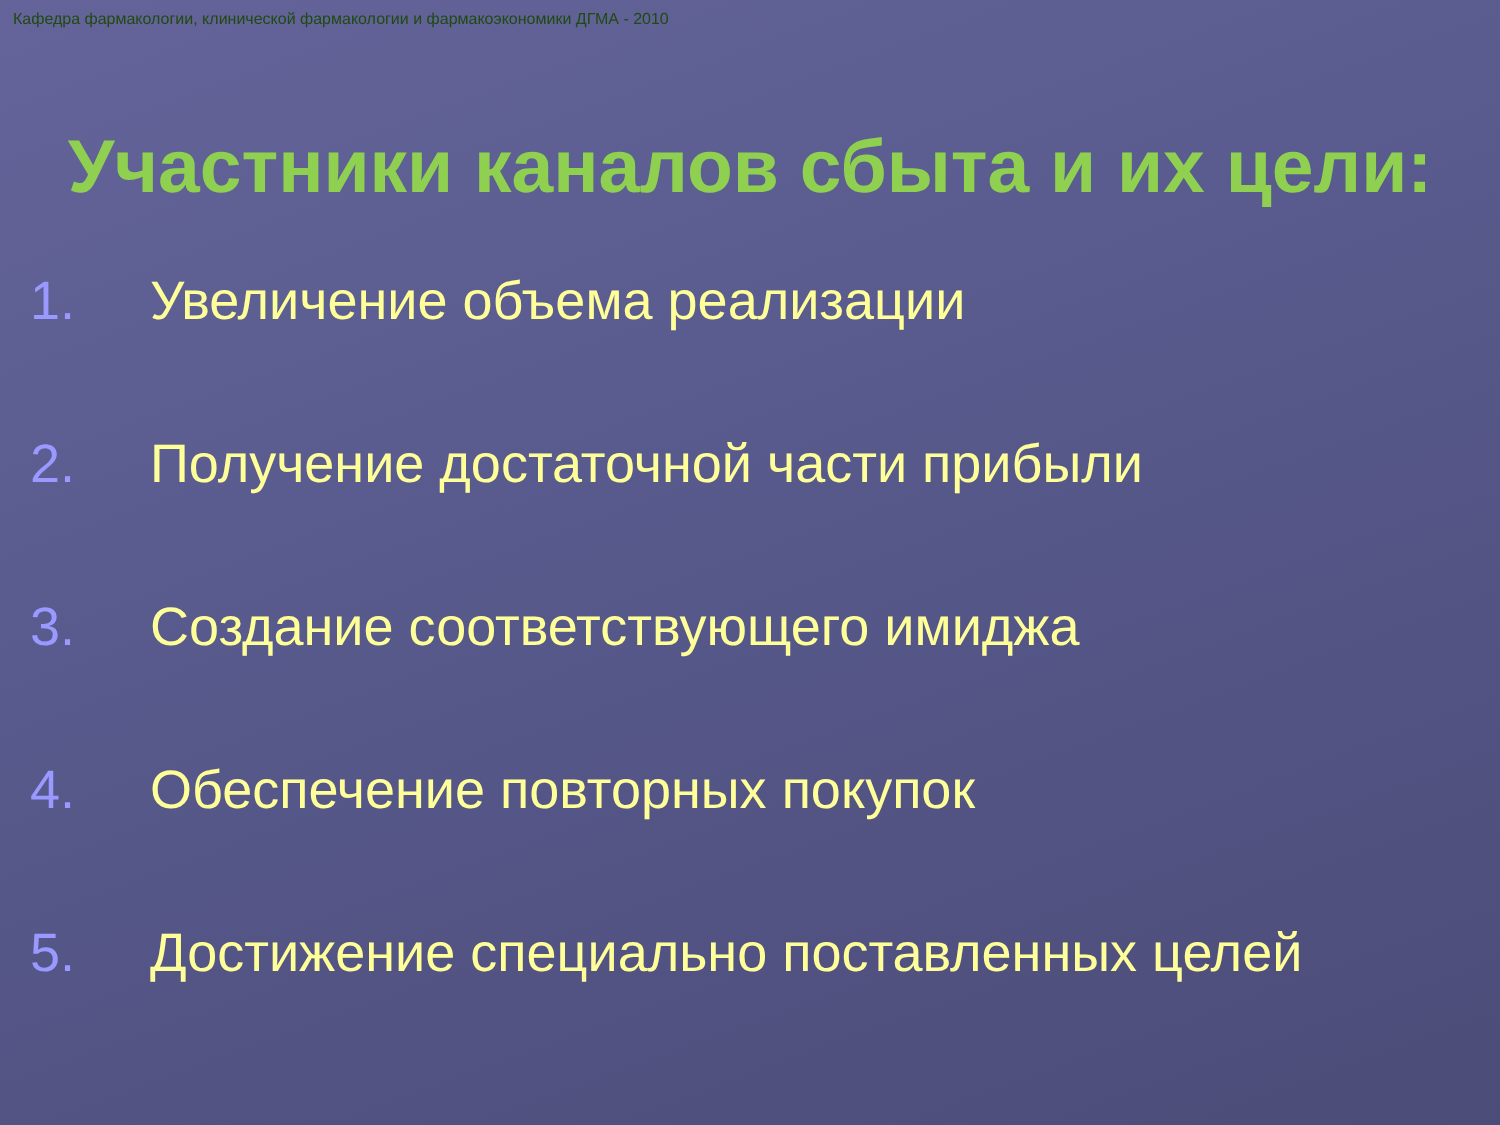Кафедра фармакологии, клинической фармакологии и фармакоэкономики ДГМА - 2010
Участники каналов сбыта и их цели:
1. Увеличение объема реализации
2. Получение достаточной части прибыли
3. Создание соответствующего имиджа
4. Обеспечение повторных покупок
5. Достижение специально поставленных целей